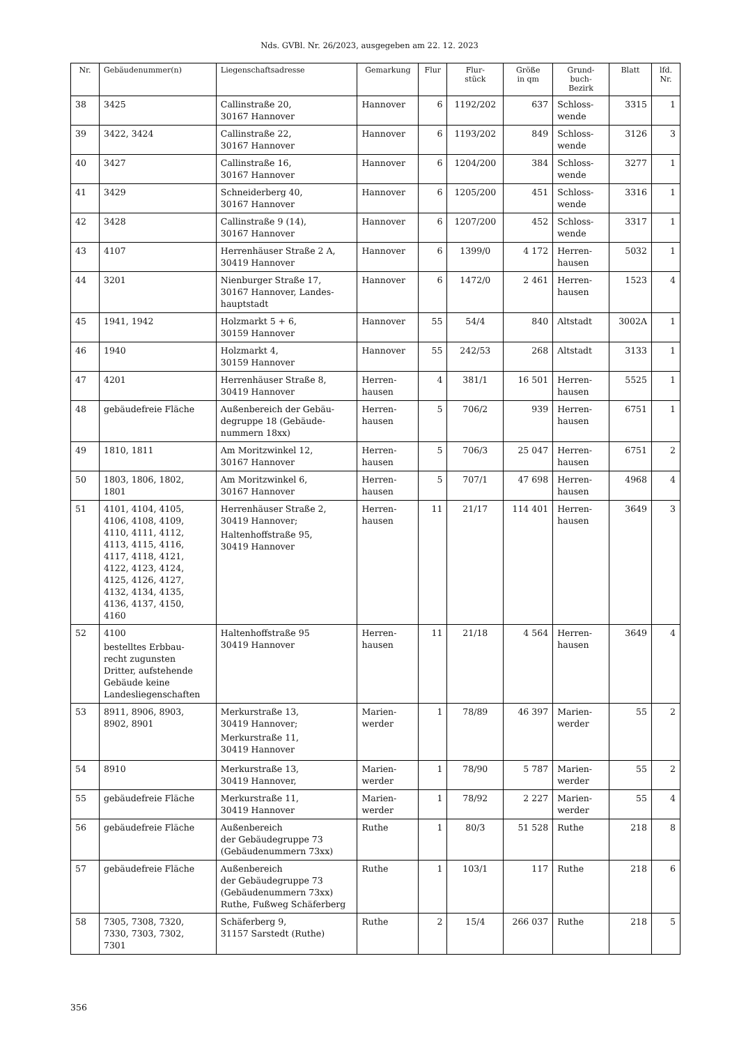Nds. GVBl. Nr. 26/2023, ausgegeben am 22. 12. 2023
| Nr. | Gebäudenummer(n) | Liegenschaftsadresse | Gemarkung | Flur | Flur- stück | Größe in qm | Grund- buch- Bezirk | Blatt | lfd. Nr. |
| --- | --- | --- | --- | --- | --- | --- | --- | --- | --- |
| 38 | 3425 | Callinstraße 20, 30167 Hannover | Hannover | 6 | 1192/202 | 637 | Schloss- wende | 3315 | 1 |
| 39 | 3422, 3424 | Callinstraße 22, 30167 Hannover | Hannover | 6 | 1193/202 | 849 | Schloss- wende | 3126 | 3 |
| 40 | 3427 | Callinstraße 16, 30167 Hannover | Hannover | 6 | 1204/200 | 384 | Schloss- wende | 3277 | 1 |
| 41 | 3429 | Schneiderberg 40, 30167 Hannover | Hannover | 6 | 1205/200 | 451 | Schloss- wende | 3316 | 1 |
| 42 | 3428 | Callinstraße 9 (14), 30167 Hannover | Hannover | 6 | 1207/200 | 452 | Schloss- wende | 3317 | 1 |
| 43 | 4107 | Herrenhäuser Straße 2 A, 30419 Hannover | Hannover | 6 | 1399/0 | 4 172 | Herren- hausen | 5032 | 1 |
| 44 | 3201 | Nienburger Straße 17, 30167 Hannover, Landes- hauptstadt | Hannover | 6 | 1472/0 | 2 461 | Herren- hausen | 1523 | 4 |
| 45 | 1941, 1942 | Holzmarkt 5 + 6, 30159 Hannover | Hannover | 55 | 54/4 | 840 | Altstadt | 3002A | 1 |
| 46 | 1940 | Holzmarkt 4, 30159 Hannover | Hannover | 55 | 242/53 | 268 | Altstadt | 3133 | 1 |
| 47 | 4201 | Herrenhäuser Straße 8, 30419 Hannover | Herren- hausen | 4 | 381/1 | 16 501 | Herren- hausen | 5525 | 1 |
| 48 | gebäudefreie Fläche | Außenbereich der Gebäu- degruppe 18 (Gebäude- nummern 18xx) | Herren- hausen | 5 | 706/2 | 939 | Herren- hausen | 6751 | 1 |
| 49 | 1810, 1811 | Am Moritzwinkel 12, 30167 Hannover | Herren- hausen | 5 | 706/3 | 25 047 | Herren- hausen | 6751 | 2 |
| 50 | 1803, 1806, 1802, 1801 | Am Moritzwinkel 6, 30167 Hannover | Herren- hausen | 5 | 707/1 | 47 698 | Herren- hausen | 4968 | 4 |
| 51 | 4101, 4104, 4105, 4106, 4108, 4109, 4110, 4111, 4112, 4113, 4115, 4116, 4117, 4118, 4121, 4122, 4123, 4124, 4125, 4126, 4127, 4132, 4134, 4135, 4136, 4137, 4150, 4160 | Herrenhäuser Straße 2, 30419 Hannover; Haltenhoffstraße 95, 30419 Hannover | Herren- hausen | 11 | 21/17 | 114 401 | Herren- hausen | 3649 | 3 |
| 52 | 4100 bestelltes Erbbau- recht zugunsten Dritter, aufstehende Gebäude keine Landesliegenschaften | Haltenhoffstraße 95 30419 Hannover | Herren- hausen | 11 | 21/18 | 4 564 | Herren- hausen | 3649 | 4 |
| 53 | 8911, 8906, 8903, 8902, 8901 | Merkurstraße 13, 30419 Hannover; Merkurstraße 11, 30419 Hannover | Marien- werder | 1 | 78/89 | 46 397 | Marien- werder | 55 | 2 |
| 54 | 8910 | Merkurstraße 13, 30419 Hannover, | Marien- werder | 1 | 78/90 | 5 787 | Marien- werder | 55 | 2 |
| 55 | gebäudefreie Fläche | Merkurstraße 11, 30419 Hannover | Marien- werder | 1 | 78/92 | 2 227 | Marien- werder | 55 | 4 |
| 56 | gebäudefreie Fläche | Außenbereich der Gebäudegruppe 73 (Gebäudenummern 73xx) | Ruthe | 1 | 80/3 | 51 528 | Ruthe | 218 | 8 |
| 57 | gebäudefreie Fläche | Außenbereich der Gebäudegruppe 73 (Gebäudenummern 73xx) Ruthe, Fußweg Schäferberg | Ruthe | 1 | 103/1 | 117 | Ruthe | 218 | 6 |
| 58 | 7305, 7308, 7320, 7330, 7303, 7302, 7301 | Schäferberg 9, 31157 Sarstedt (Ruthe) | Ruthe | 2 | 15/4 | 266 037 | Ruthe | 218 | 5 |
356